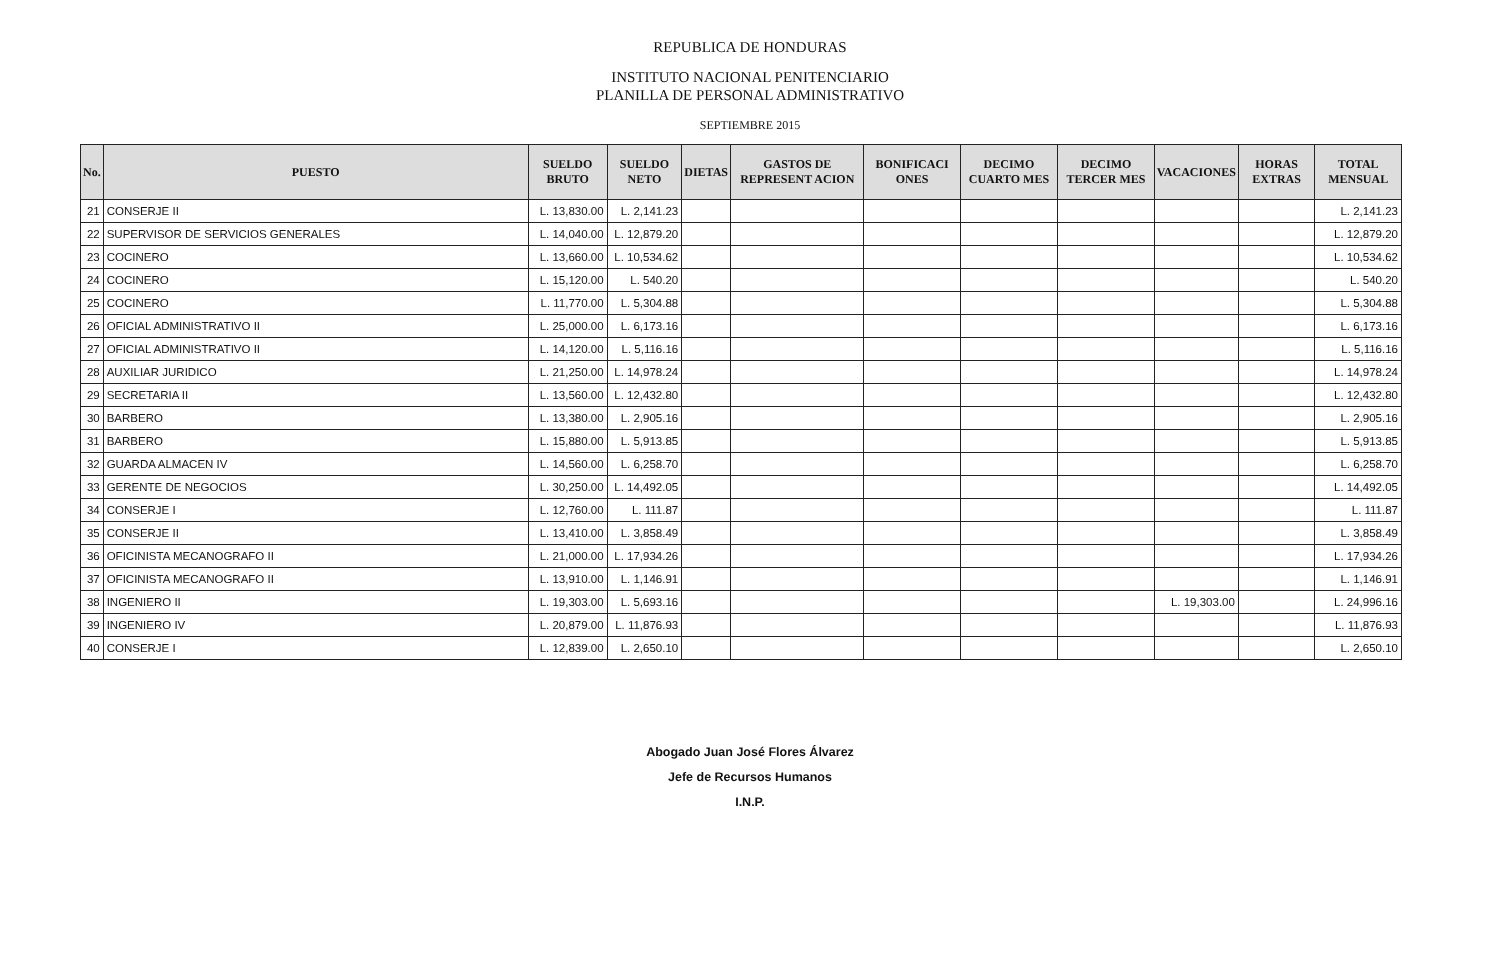REPUBLICA DE HONDURAS
INSTITUTO NACIONAL PENITENCIARIO
PLANILLA DE PERSONAL ADMINISTRATIVO
SEPTIEMBRE 2015
| No. | PUESTO | SUELDO BRUTO | SUELDO NETO | DIETAS | GASTOS DE REPRESENT ACION | BONIFICACI ONES | DECIMO CUARTO MES | DECIMO TERCER MES | VACACIONES | HORAS EXTRAS | TOTAL MENSUAL |
| --- | --- | --- | --- | --- | --- | --- | --- | --- | --- | --- | --- |
| 21 | CONSERJE II | L. 13,830.00 | L. 2,141.23 | | | | | | | | L. 2,141.23 |
| 22 | SUPERVISOR DE SERVICIOS GENERALES | L. 14,040.00 | L. 12,879.20 | | | | | | | | L. 12,879.20 |
| 23 | COCINERO | L. 13,660.00 | L. 10,534.62 | | | | | | | | L. 10,534.62 |
| 24 | COCINERO | L. 15,120.00 | L. 540.20 | | | | | | | | L. 540.20 |
| 25 | COCINERO | L. 11,770.00 | L. 5,304.88 | | | | | | | | L. 5,304.88 |
| 26 | OFICIAL ADMINISTRATIVO II | L. 25,000.00 | L. 6,173.16 | | | | | | | | L. 6,173.16 |
| 27 | OFICIAL ADMINISTRATIVO II | L. 14,120.00 | L. 5,116.16 | | | | | | | | L. 5,116.16 |
| 28 | AUXILIAR JURIDICO | L. 21,250.00 | L. 14,978.24 | | | | | | | | L. 14,978.24 |
| 29 | SECRETARIA II | L. 13,560.00 | L. 12,432.80 | | | | | | | | L. 12,432.80 |
| 30 | BARBERO | L. 13,380.00 | L. 2,905.16 | | | | | | | | L. 2,905.16 |
| 31 | BARBERO | L. 15,880.00 | L. 5,913.85 | | | | | | | | L. 5,913.85 |
| 32 | GUARDA ALMACEN IV | L. 14,560.00 | L. 6,258.70 | | | | | | | | L. 6,258.70 |
| 33 | GERENTE DE NEGOCIOS | L. 30,250.00 | L. 14,492.05 | | | | | | | | L. 14,492.05 |
| 34 | CONSERJE I | L. 12,760.00 | L. 111.87 | | | | | | | | L. 111.87 |
| 35 | CONSERJE II | L. 13,410.00 | L. 3,858.49 | | | | | | | | L. 3,858.49 |
| 36 | OFICINISTA MECANOGRAFO II | L. 21,000.00 | L. 17,934.26 | | | | | | | | L. 17,934.26 |
| 37 | OFICINISTA MECANOGRAFO II | L. 13,910.00 | L. 1,146.91 | | | | | | | | L. 1,146.91 |
| 38 | INGENIERO II | L. 19,303.00 | L. 5,693.16 | | | | | | L. 19,303.00 | | L. 24,996.16 |
| 39 | INGENIERO IV | L. 20,879.00 | L. 11,876.93 | | | | | | | | L. 11,876.93 |
| 40 | CONSERJE I | L. 12,839.00 | L. 2,650.10 | | | | | | | | L. 2,650.10 |
Abogado Juan José Flores Álvarez
Jefe de Recursos Humanos
I.N.P.